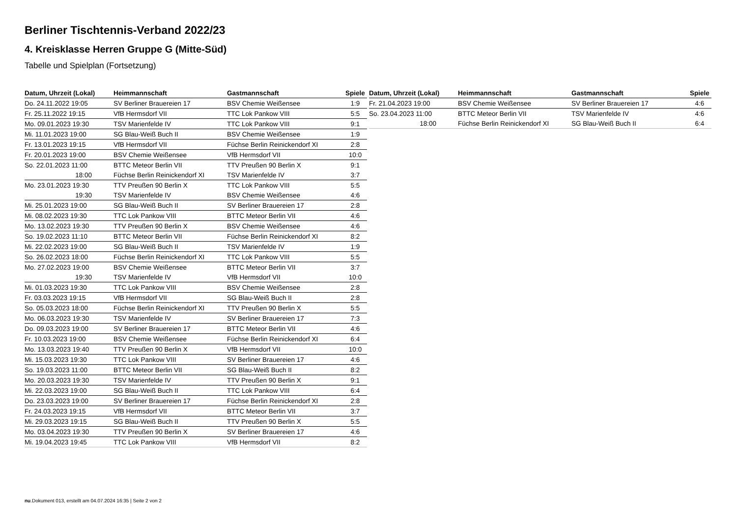Berliner Tischtennis-Verband 2022/23
4. Kreisklasse Herren Gruppe G (Mitte-Süd)
Tabelle und Spielplan (Fortsetzung)
| Datum, Uhrzeit (Lokal) | Heimmannschaft | Gastmannschaft | Spiele |
| --- | --- | --- | --- |
| Do. 24.11.2022 19:05 | SV Berliner Brauereien 17 | BSV Chemie Weißensee | 1:9 |
| Fr. 25.11.2022 19:15 | VfB Hermsdorf VII | TTC Lok Pankow VIII | 5:5 |
| Mo. 09.01.2023 19:30 | TSV Marienfelde IV | TTC Lok Pankow VIII | 9:1 |
| Mi. 11.01.2023 19:00 | SG Blau-Weiß Buch II | BSV Chemie Weißensee | 1:9 |
| Fr. 13.01.2023 19:15 | VfB Hermsdorf VII | Füchse Berlin Reinickendorf XI | 2:8 |
| Fr. 20.01.2023 19:00 | BSV Chemie Weißensee | VfB Hermsdorf VII | 10:0 |
| So. 22.01.2023 11:00 | BTTC Meteor Berlin VII | TTV Preußen 90 Berlin X | 9:1 |
| 18:00 | Füchse Berlin Reinickendorf XI | TSV Marienfelde IV | 3:7 |
| Mo. 23.01.2023 19:30 | TTV Preußen 90 Berlin X | TTC Lok Pankow VIII | 5:5 |
| 19:30 | TSV Marienfelde IV | BSV Chemie Weißensee | 4:6 |
| Mi. 25.01.2023 19:00 | SG Blau-Weiß Buch II | SV Berliner Brauereien 17 | 2:8 |
| Mi. 08.02.2023 19:30 | TTC Lok Pankow VIII | BTTC Meteor Berlin VII | 4:6 |
| Mo. 13.02.2023 19:30 | TTV Preußen 90 Berlin X | BSV Chemie Weißensee | 4:6 |
| So. 19.02.2023 11:10 | BTTC Meteor Berlin VII | Füchse Berlin Reinickendorf XI | 8:2 |
| Mi. 22.02.2023 19:00 | SG Blau-Weiß Buch II | TSV Marienfelde IV | 1:9 |
| So. 26.02.2023 18:00 | Füchse Berlin Reinickendorf XI | TTC Lok Pankow VIII | 5:5 |
| Mo. 27.02.2023 19:00 | BSV Chemie Weißensee | BTTC Meteor Berlin VII | 3:7 |
| 19:30 | TSV Marienfelde IV | VfB Hermsdorf VII | 10:0 |
| Mi. 01.03.2023 19:30 | TTC Lok Pankow VIII | BSV Chemie Weißensee | 2:8 |
| Fr. 03.03.2023 19:15 | VfB Hermsdorf VII | SG Blau-Weiß Buch II | 2:8 |
| So. 05.03.2023 18:00 | Füchse Berlin Reinickendorf XI | TTV Preußen 90 Berlin X | 5:5 |
| Mo. 06.03.2023 19:30 | TSV Marienfelde IV | SV Berliner Brauereien 17 | 7:3 |
| Do. 09.03.2023 19:00 | SV Berliner Brauereien 17 | BTTC Meteor Berlin VII | 4:6 |
| Fr. 10.03.2023 19:00 | BSV Chemie Weißensee | Füchse Berlin Reinickendorf XI | 6:4 |
| Mo. 13.03.2023 19:40 | TTV Preußen 90 Berlin X | VfB Hermsdorf VII | 10:0 |
| Mi. 15.03.2023 19:30 | TTC Lok Pankow VIII | SV Berliner Brauereien 17 | 4:6 |
| So. 19.03.2023 11:00 | BTTC Meteor Berlin VII | SG Blau-Weiß Buch II | 8:2 |
| Mo. 20.03.2023 19:30 | TSV Marienfelde IV | TTV Preußen 90 Berlin X | 9:1 |
| Mi. 22.03.2023 19:00 | SG Blau-Weiß Buch II | TTC Lok Pankow VIII | 6:4 |
| Do. 23.03.2023 19:00 | SV Berliner Brauereien 17 | Füchse Berlin Reinickendorf XI | 2:8 |
| Fr. 24.03.2023 19:15 | VfB Hermsdorf VII | BTTC Meteor Berlin VII | 3:7 |
| Mi. 29.03.2023 19:15 | SG Blau-Weiß Buch II | TTV Preußen 90 Berlin X | 5:5 |
| Mo. 03.04.2023 19:30 | TTV Preußen 90 Berlin X | SV Berliner Brauereien 17 | 4:6 |
| Mi. 19.04.2023 19:45 | TTC Lok Pankow VIII | VfB Hermsdorf VII | 8:2 |
| Datum, Uhrzeit (Lokal) | Heimmannschaft | Gastmannschaft | Spiele |
| --- | --- | --- | --- |
| Fr. 21.04.2023 19:00 | BSV Chemie Weißensee | SV Berliner Brauereien 17 | 4:6 |
| So. 23.04.2023 11:00 | BTTC Meteor Berlin VII | TSV Marienfelde IV | 4:6 |
| 18:00 | Füchse Berlin Reinickendorf XI | SG Blau-Weiß Buch II | 6:4 |
nu.Dokument 013, erstellt am 04.07.2024 16:35 | Seite 2 von 2